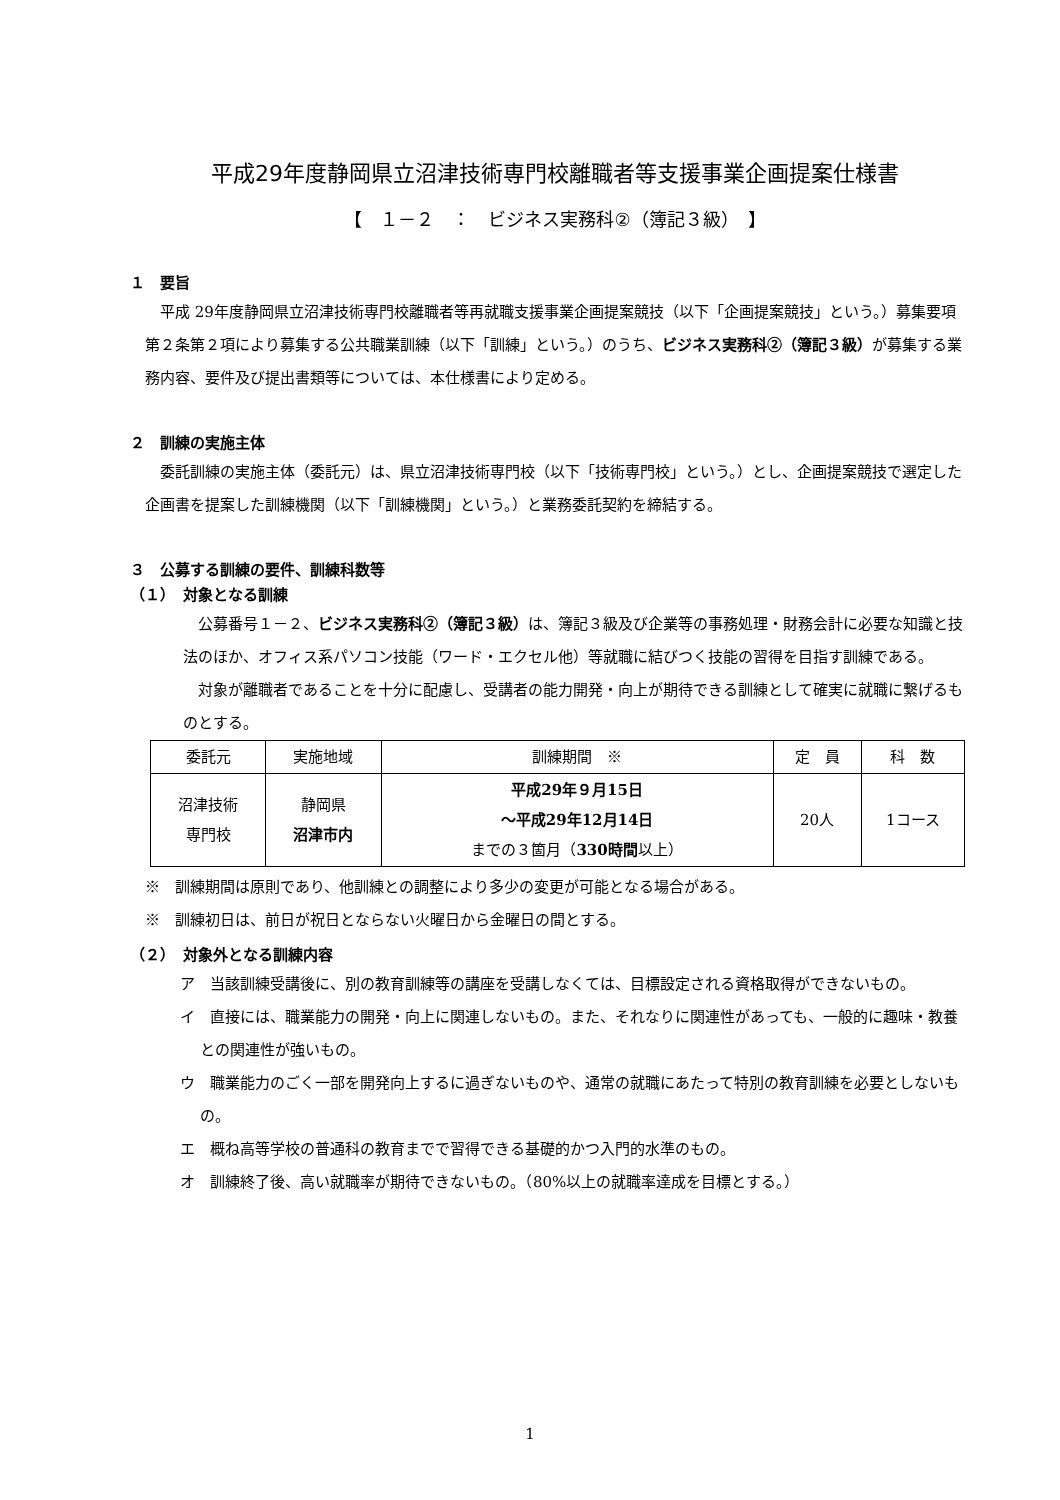平成29年度静岡県立沼津技術専門校離職者等支援事業企画提案仕様書
【　１－２　：　ビジネス実務科②（簿記３級）　】
１　要旨
平成 29年度静岡県立沼津技術専門校離職者等再就職支援事業企画提案競技（以下「企画提案競技」という。）募集要項第２条第２項により募集する公共職業訓練（以下「訓練」という。）のうち、ビジネス実務科②（簿記３級）が募集する業務内容、要件及び提出書類等については、本仕様書により定める。
２　訓練の実施主体
委託訓練の実施主体（委託元）は、県立沼津技術専門校（以下「技術専門校」という。）とし、企画提案競技で選定した企画書を提案した訓練機関（以下「訓練機関」という。）と業務委託契約を締結する。
３　公募する訓練の要件、訓練科数等
（１）　対象となる訓練
公募番号１－２、ビジネス実務科②（簿記３級）は、簿記３級及び企業等の事務処理・財務会計に必要な知識と技法のほか、オフィス系パソコン技能（ワード・エクセル他）等就職に結びつく技能の習得を目指す訓練である。
対象が離職者であることを十分に配慮し、受講者の能力開発・向上が期待できる訓練として確実に就職に繋げるものとする。
| 委託元 | 実施地域 | 訓練期間 ※ | 定 員 | 科 数 |
| --- | --- | --- | --- | --- |
| 沼津技術 専門校 | 静岡県 沼津市内 | 平成29年９月15日 ～平成29年12月14日 までの３箇月（ 330時間 以上） | 20人 | 1コース |
※　訓練期間は原則であり、他訓練との調整により多少の変更が可能となる場合がある。
※　訓練初日は、前日が祝日とならない火曜日から金曜日の間とする。
（２）　対象外となる訓練内容
ア　当該訓練受講後に、別の教育訓練等の講座を受講しなくては、目標設定される資格取得ができないもの。
イ　直接には、職業能力の開発・向上に関連しないもの。また、それなりに関連性があっても、一般的に趣味・教養との関連性が強いもの。
ウ　職業能力のごく一部を開発向上するに過ぎないものや、通常の就職にあたって特別の教育訓練を必要としないもの。
エ　概ね高等学校の普通科の教育までで習得できる基礎的かつ入門的水準のもの。
オ　訓練終了後、高い就職率が期待できないもの。（80%以上の就職率達成を目標とする。）
1